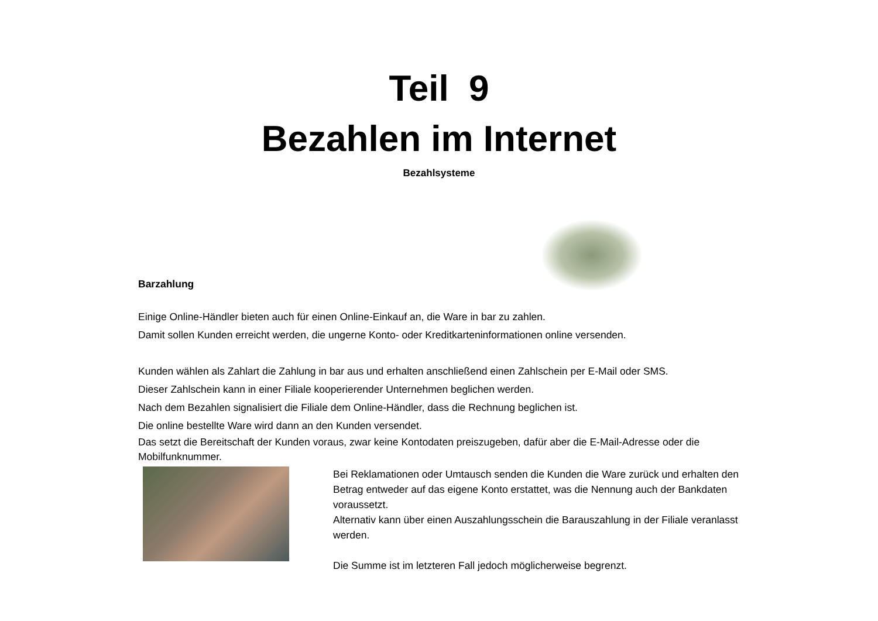Teil 9
Bezahlen im Internet
Bezahlsysteme
Barzahlung
Einige Online-Händler bieten auch für einen Online-Einkauf an, die Ware in bar zu zahlen.
Damit sollen Kunden erreicht werden, die ungerne Konto- oder Kreditkarteninformationen online versenden.
Kunden wählen als Zahlart die Zahlung in bar aus und erhalten anschließend einen Zahlschein per E-Mail oder SMS.
Dieser Zahlschein kann in einer Filiale kooperierender Unternehmen beglichen werden.
Nach dem Bezahlen signalisiert die Filiale dem Online-Händler, dass die Rechnung beglichen ist.
Die online bestellte Ware wird dann an den Kunden versendet.
Das setzt die Bereitschaft der Kunden voraus, zwar keine Kontodaten preiszugeben, dafür aber die E-Mail-Adresse oder die Mobilfunknummer.
Bei Reklamationen oder Umtausch senden die Kunden die Ware zurück und erhalten den Betrag entweder auf das eigene Konto erstattet, was die Nennung auch der Bankdaten voraussetzt.
Alternativ kann über einen Auszahlungsschein die Barauszahlung in der Filiale veranlasst werden.
Die Summe ist im letzteren Fall jedoch möglicherweise begrenzt.